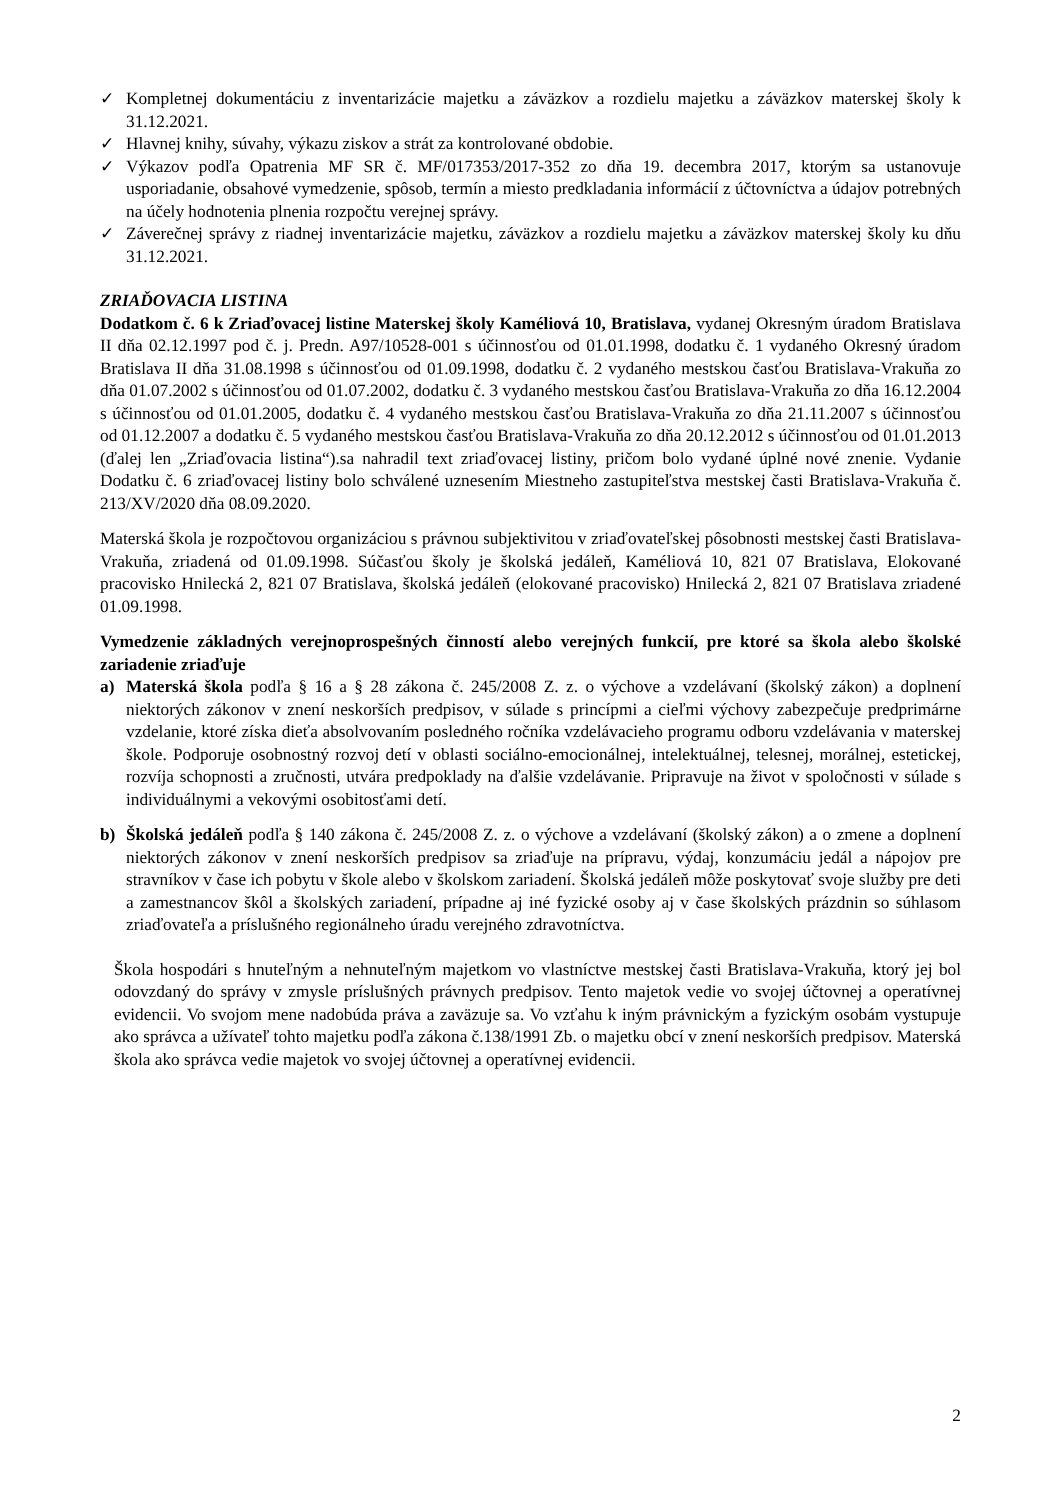✓ Kompletnej dokumentáciu z inventarizácie majetku a záväzkov a rozdielu majetku a záväzkov materskej školy k 31.12.2021.
✓ Hlavnej knihy, súvahy, výkazu ziskov a strát za kontrolované obdobie.
✓ Výkazov podľa Opatrenia MF SR č. MF/017353/2017-352 zo dňa 19. decembra 2017, ktorým sa ustanovuje usporiadanie, obsahové vymedzenie, spôsob, termín a miesto predkladania informácií z účtovníctva a údajov potrebných na účely hodnotenia plnenia rozpočtu verejnej správy.
✓ Záverečnej správy z riadnej inventarizácie majetku, záväzkov a rozdielu majetku a záväzkov materskej školy ku dňu 31.12.2021.
ZRIAĎOVACIA LISTINA
Dodatkom č. 6 k Zriaďovacej listine Materskej školy Kaméliová 10, Bratislava, vydanej Okresným úradom Bratislava II dňa 02.12.1997 pod č. j. Predn. A97/10528-001 s účinnosťou od 01.01.1998, dodatku č. 1 vydaného Okresný úradom Bratislava II dňa 31.08.1998 s účinnosťou od 01.09.1998, dodatku č. 2 vydaného mestskou časťou Bratislava-Vrakuňa zo dňa 01.07.2002 s účinnosťou od 01.07.2002, dodatku č. 3 vydaného mestskou časťou Bratislava-Vrakuňa zo dňa 16.12.2004 s účinnosťou od 01.01.2005, dodatku č. 4 vydaného mestskou časťou Bratislava-Vrakuňa zo dňa 21.11.2007 s účinnosťou od 01.12.2007 a dodatku č. 5 vydaného mestskou časťou Bratislava-Vrakuňa zo dňa 20.12.2012 s účinnosťou od 01.01.2013 (ďalej len „Zriaďovacia listina“).sa nahradil text zriaďovacej listiny, pričom bolo vydané úplné nové znenie. Vydanie Dodatku č. 6 zriaďovacej listiny bolo schválené uznesením Miestneho zastupiteľstva mestskej časti Bratislava-Vrakuňa č. 213/XV/2020 dňa 08.09.2020.
Materská škola je rozpočtovou organizáciou s právnou subjektivitou v zriaďovateľskej pôsobnosti mestskej časti Bratislava-Vrakuňa, zriadená od 01.09.1998. Súčasťou školy je školská jedáleň, Kaméliová 10, 821 07 Bratislava, Elokované pracovisko Hnilecká 2, 821 07 Bratislava, školská jedáleň (elokované pracovisko) Hnilecká 2, 821 07 Bratislava zriadené 01.09.1998.
Vymedzenie základných verejnoprospešných činností alebo verejných funkcií, pre ktoré sa škola alebo školské zariadenie zriaďuje
a) Materská škola podľa § 16 a § 28 zákona č. 245/2008 Z. z. o výchove a vzdelávaní (školský zákon) a doplnení niektorých zákonov v znení neskorších predpisov, v súlade s princípmi a cieľmi výchovy zabezpečuje predprimárne vzdelanie, ktoré získa dieťa absolvovaním posledného ročníka vzdelávacieho programu odboru vzdelávania v materskej škole. Podporuje osobnostný rozvoj detí v oblasti sociálno-emocionálnej, intelektuálnej, telesnej, morálnej, estetickej, rozvíja schopnosti a zručnosti, utvára predpoklady na ďalšie vzdelávanie. Pripravuje na život v spoločnosti v súlade s individuálnymi a vekovými osobitosťami detí.
b) Školská jedáleň podľa § 140 zákona č. 245/2008 Z. z. o výchove a vzdelávaní (školský zákon) a o zmene a doplnení niektorých zákonov v znení neskorších predpisov sa zriaďuje na prípravu, výdaj, konzumáciu jedál a nápojov pre stravníkov v čase ich pobytu v škole alebo v školskom zariadení. Školská jedáleň môže poskytovať svoje služby pre deti a zamestnancov škôl a školských zariadení, prípadne aj iné fyzické osoby aj v čase školských prázdnin so súhlasom zriaďovateľa a príslušného regionálneho úradu verejného zdravotníctva.
Škola hospodári s hnuteľným a nehnuteľným majetkom vo vlastníctve mestskej časti Bratislava-Vrakuňa, ktorý jej bol odovzdaný do správy v zmysle príslušných právnych predpisov. Tento majetok vedie vo svojej účtovnej a operatívnej evidencii. Vo svojom mene nadobúda práva a zaväzuje sa. Vo vzťahu k iným právnickým a fyzickým osobám vystupuje ako správca a užívateľ tohto majetku podľa zákona č.138/1991 Zb. o majetku obcí v znení neskorších predpisov. Materská škola ako správca vedie majetok vo svojej účtovnej a operatívnej evidencii.
2